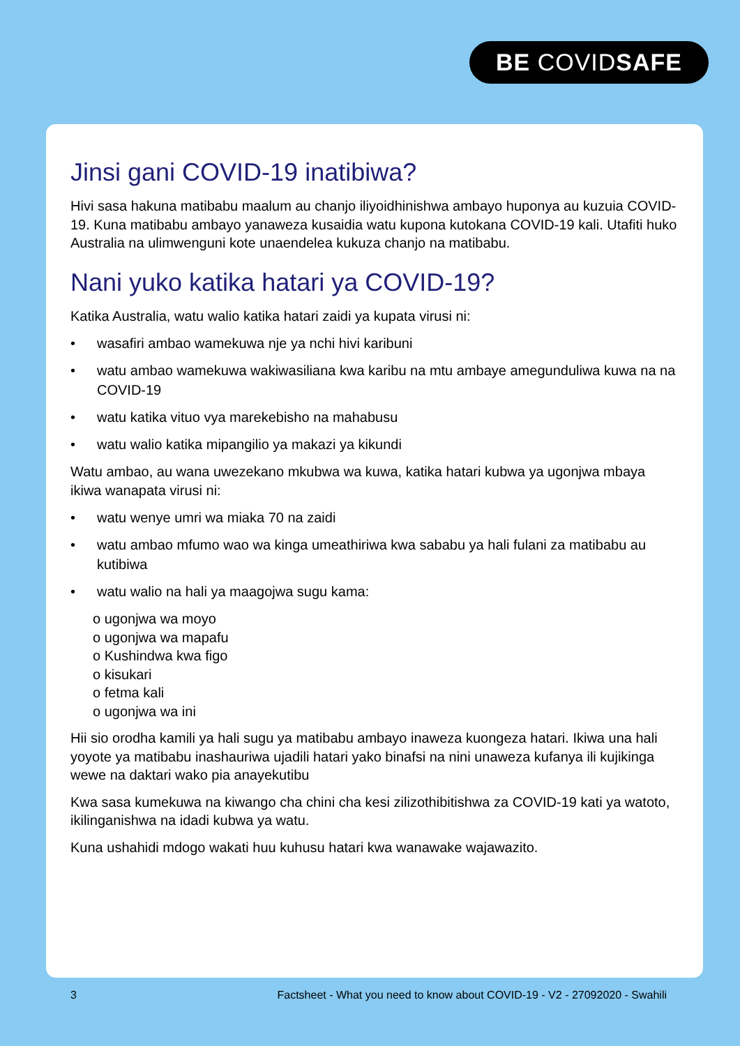BE COVIDSAFE
Jinsi gani COVID-19 inatibiwa?
Hivi sasa hakuna matibabu maalum au chanjo iliyoidhinishwa ambayo huponya au kuzuia COVID-19. Kuna matibabu ambayo yanaweza kusaidia watu kupona kutokana COVID-19 kali. Utafiti huko Australia na ulimwenguni kote unaendelea kukuza chanjo na matibabu.
Nani yuko katika hatari ya COVID-19?
Katika Australia, watu walio katika hatari zaidi ya kupata virusi ni:
• wasafiri ambao wamekuwa nje ya nchi hivi karibuni
• watu ambao wamekuwa wakiwasiliana kwa karibu na mtu ambaye amegunduliwa kuwa na na COVID-19
• watu katika vituo vya marekebisho na mahabusu
• watu walio katika mipangilio ya makazi ya kikundi
Watu ambao, au wana uwezekano mkubwa wa kuwa, katika hatari kubwa ya ugonjwa mbaya ikiwa wanapata virusi ni:
• watu wenye umri wa miaka 70 na zaidi
• watu ambao mfumo wao wa kinga umeathiriwa kwa sababu ya hali fulani za matibabu au kutibiwa
• watu walio na hali ya maagojwa sugu kama:
o ugonjwa wa moyo
o ugonjwa wa mapafu
o Kushindwa kwa figo
o kisukari
o fetma kali
o ugonjwa wa ini
Hii sio orodha kamili ya hali sugu ya matibabu ambayo inaweza kuongeza hatari. Ikiwa una hali yoyote ya matibabu inashauriwa ujadili hatari yako binafsi na nini unaweza kufanya ili kujikinga wewe na daktari wako pia anayekutibu
Kwa sasa kumekuwa na kiwango cha chini cha kesi zilizothibitishwa za COVID-19 kati ya watoto, ikilinganishwa na idadi kubwa ya watu.
Kuna ushahidi mdogo wakati huu kuhusu hatari kwa wanawake wajawazito.
3 Factsheet - What you need to know about COVID-19 - V2 - 27092020 - Swahili